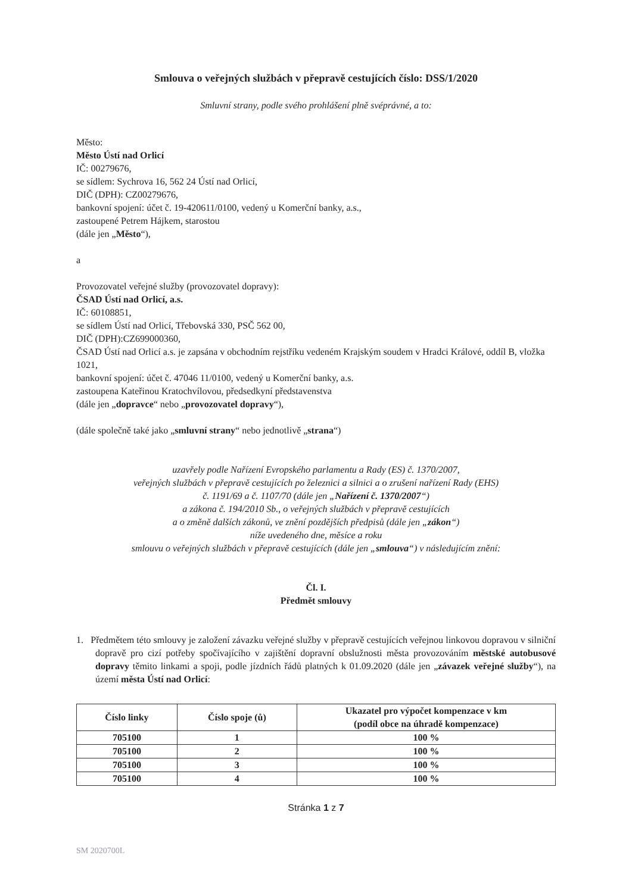Smlouva o veřejných službách v přepravě cestujících číslo: DSS/1/2020
Smluvní strany, podle svého prohlášení plně svéprávné, a to:
Město:
Město Ústí nad Orlicí
IČ: 00279676,
se sídlem: Sychrova 16, 562 24 Ústí nad Orlicí,
DIČ (DPH): CZ00279676,
bankovní spojení: účet č. 19-420611/0100, vedený u Komerční banky, a.s.,
zastoupené Petrem Hájkem, starostou
(dále jen „Město“),
a
Provozovatel veřejné služby (provozovatel dopravy):
ČSAD Ústí nad Orlicí, a.s.
IČ: 60108851,
se sídlem Ústí nad Orlicí, Třebovská 330, PSČ 562 00,
DIČ (DPH):CZ699000360,
ČSAD Ústí nad Orlicí a.s. je zapsána v obchodním rejstříku vedeném Krajským soudem v Hradci Králové, oddíl B, vložka 1021,
bankovní spojení: účet č. 47046 11/0100, vedený u Komerční banky, a.s.
zastoupena Kateřinou Kratochvílovou, předsedkyní představenstva
(dále jen „dopravce“ nebo „provozovatel dopravy“),
(dále společně také jako „smluvní strany“ nebo jednotlivě „strana“)
uzavřely podle Nařízení Evropského parlamentu a Rady (ES) č. 1370/2007,
veřejných službách v přepravě cestujících po železnici a silnici a o zrušení nařízení Rady (EHS)
č. 1191/69 a č. 1107/70 (dále jen „Nařízení č. 1370/2007“)
a zákona č. 194/2010 Sb., o veřejných službách v přepravě cestujících
a o změně dalších zákonů, ve znění pozdějších předpisů (dále jen „zákon“)
níže uvedeného dne, měsíce a roku
smlouvu o veřejných službách v přepravě cestujících (dále jen „smlouva“) v následujícím znění:
Čl. I.
Předmět smlouvy
1. Předmětem této smlouvy je založení závazku veřejné služby v přepravě cestujících veřejnou linkovou dopravou v silniční dopravě pro cizí potřeby spočívajícího v zajištění dopravní obslužnosti města provozováním městské autobusové dopravy těmito linkami a spoji, podle jízdních řádů platných k 01.09.2020 (dále jen „závazek veřejné služby“), na území města Ústí nad Orlicí:
| Číslo linky | Číslo spoje (ů) | Ukazatel pro výpočet kompenzace v km (podíl obce na úhradě kompenzace) |
| --- | --- | --- |
| 705100 | 1 | 100 % |
| 705100 | 2 | 100 % |
| 705100 | 3 | 100 % |
| 705100 | 4 | 100 % |
Stránka 1 z 7
SM 2020700L